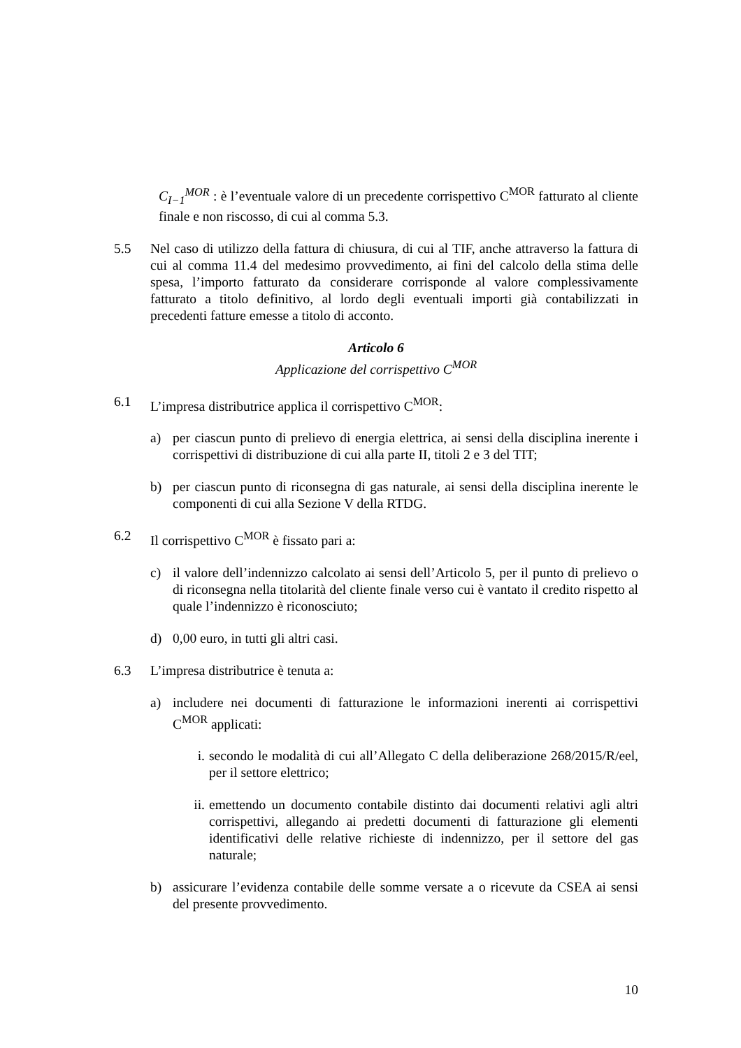C<sub>I−1</sub><sup>MOR</sup> : è l’eventuale valore di un precedente corrispettivo C<sup>MOR</sup> fatturato al cliente finale e non riscosso, di cui al comma 5.3.
5.5 Nel caso di utilizzo della fattura di chiusura, di cui al TIF, anche attraverso la fattura di cui al comma 11.4 del medesimo provvedimento, ai fini del calcolo della stima delle spesa, l’importo fatturato da considerare corrisponde al valore complessivamente fatturato a titolo definitivo, al lordo degli eventuali importi già contabilizzati in precedenti fatture emesse a titolo di acconto.
Articolo 6
Applicazione del corrispettivo C<sup>MOR</sup>
6.1 L’impresa distributrice applica il corrispettivo C<sup>MOR</sup>:
a) per ciascun punto di prelievo di energia elettrica, ai sensi della disciplina inerente i corrispettivi di distribuzione di cui alla parte II, titoli 2 e 3 del TIT;
b) per ciascun punto di riconsegna di gas naturale, ai sensi della disciplina inerente le componenti di cui alla Sezione V della RTDG.
6.2 Il corrispettivo C<sup>MOR</sup> è fissato pari a:
c) il valore dell’indennizzo calcolato ai sensi dell’Articolo 5, per il punto di prelievo o di riconsegna nella titolarità del cliente finale verso cui è vantato il credito rispetto al quale l’indennizzo è riconosciuto;
d) 0,00 euro, in tutti gli altri casi.
6.3 L’impresa distributrice è tenuta a:
a) includere nei documenti di fatturazione le informazioni inerenti ai corrispettivi C<sup>MOR</sup> applicati:
i. secondo le modalità di cui all’Allegato C della deliberazione 268/2015/R/eel, per il settore elettrico;
ii.
emettendo un documento contabile distinto dai documenti relativi agli altri corrispettivi, allegando ai predetti documenti di fatturazione gli elementi identificativi delle relative richieste di indennizzo, per il settore del gas naturale;
b) assicurare l’evidenza contabile delle somme versate a o ricevute da CSEA ai sensi del presente provvedimento.
10